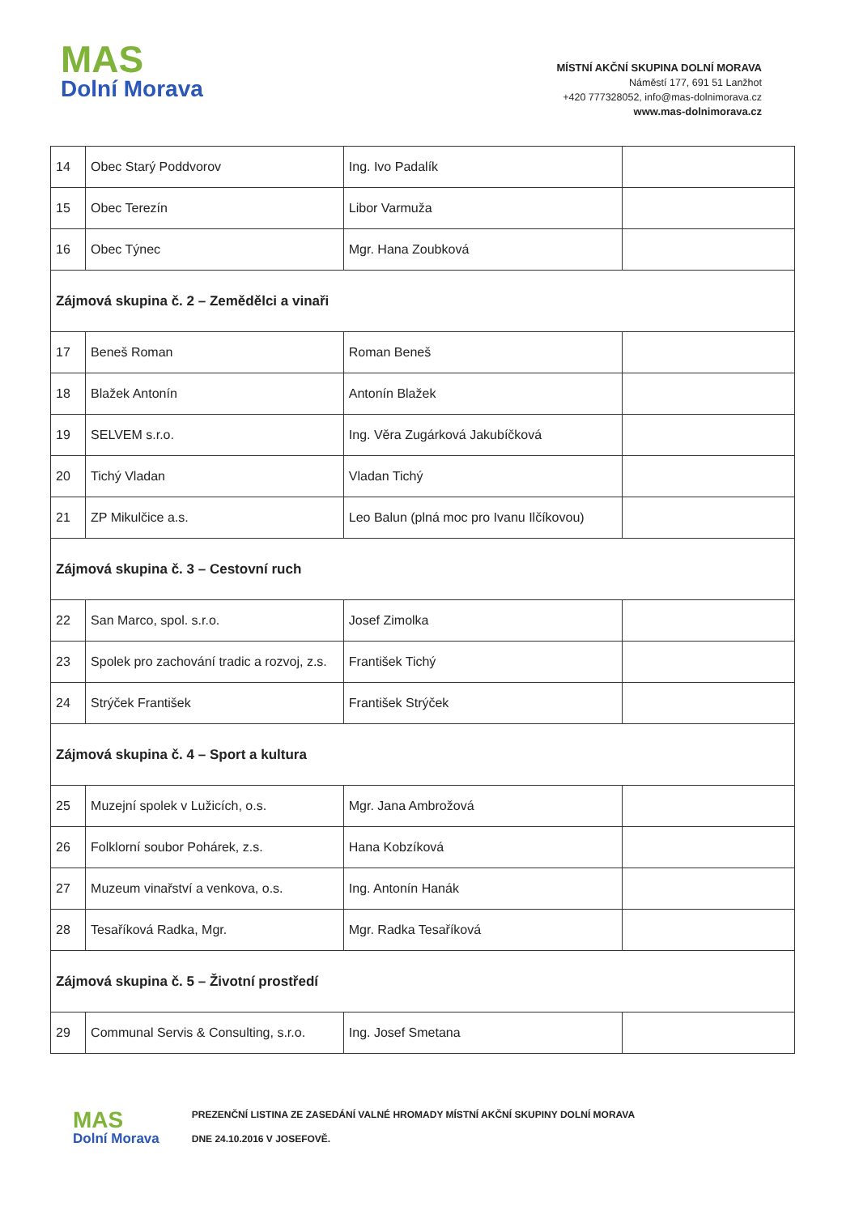MAS
Dolní Morava
MÍSTNÍ AKČNÍ SKUPINA DOLNÍ MORAVA
Náměstí 177, 691 51 Lanžhot
+420 777328052, info@mas-dolnimorava.cz
www.mas-dolnimorava.cz
| 14 | Obec Starý Poddvorov | Ing. Ivo Padalík | |
| 15 | Obec Terezín | Libor Varmuža | |
| 16 | Obec Týnec | Mgr. Hana Zoubková | |
| Zájmová skupina č. 2 – Zemědělci a vinaři | | | |
| 17 | Beneš Roman | Roman Beneš | |
| 18 | Blažek Antonín | Antonín Blažek | |
| 19 | SELVEM s.r.o. | Ing. Věra Zugárková Jakubíčková | |
| 20 | Tichý Vladan | Vladan Tichý | |
| 21 | ZP Mikulčice a.s. | Leo Balun (plná moc pro Ivanu Ilčíkovou) | |
| Zájmová skupina č. 3 – Cestovní ruch | | | |
| 22 | San Marco, spol. s.r.o. | Josef Zimolka | |
| 23 | Spolek pro zachování tradic a rozvoj, z.s. | František Tichý | |
| 24 | Strýček František | František Strýček | |
| Zájmová skupina č. 4 – Sport a kultura | | | |
| 25 | Muzejní spolek v Lužicích, o.s. | Mgr. Jana Ambrožová | |
| 26 | Folklorní soubor Pohárek, z.s. | Hana Kobzíková | |
| 27 | Muzeum vinařství a venkova, o.s. | Ing. Antonín Hanák | |
| 28 | Tesaříková Radka, Mgr. | Mgr. Radka Tesaříková | |
| Zájmová skupina č. 5 – Životní prostředí | | | |
| 29 | Communal Servis & Consulting, s.r.o. | Ing. Josef Smetana | |
MAS
Dolní Morava
PREZENČNÍ LISTINA ZE ZASEDÁNÍ VALNÉ HROMADY MÍSTNÍ AKČNÍ SKUPINY DOLNÍ MORAVA
DNE 24.10.2016 V JOSEFOVĚ.